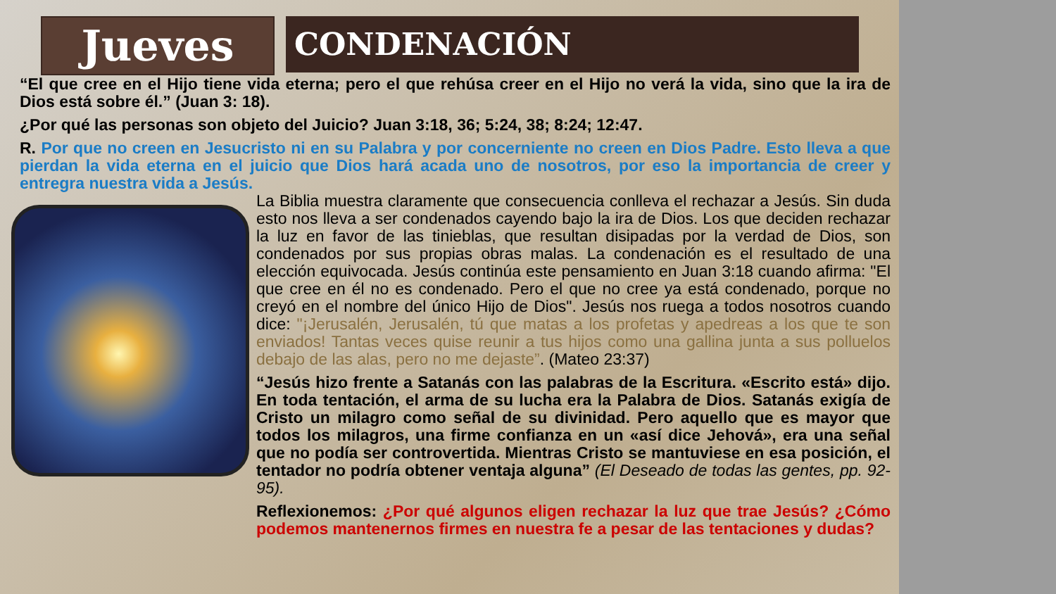Jueves
CONDENACIÓN
“El que cree en el Hijo tiene vida eterna; pero el que rehúsa creer en el Hijo no verá la vida, sino que la ira de Dios está sobre él.” (Juan 3: 18).
¿Por qué las personas son objeto del Juicio? Juan 3:18, 36; 5:24, 38; 8:24; 12:47.
R. Por que no creen en Jesucristo ni en su Palabra y por concerniente no creen en Dios Padre. Esto lleva a que pierdan la vida eterna en el juicio que Dios hará acada uno de nosotros, por eso la importancia de creer y entregra nuestra vida a Jesús.
La Biblia muestra claramente que consecuencia conlleva el rechazar a Jesús. Sin duda esto nos lleva a ser condenados cayendo bajo la ira de Dios. Los que deciden rechazar la luz en favor de las tinieblas, que resultan disipadas por la verdad de Dios, son condenados por sus propias obras malas. La condenación es el resultado de una elección equivocada. Jesús continúa este pensamiento en Juan 3:18 cuando afirma: "El que cree en él no es condenado. Pero el que no cree ya está condenado, porque no creyó en el nombre del único Hijo de Dios". Jesús nos ruega a todos nosotros cuando dice: "¡Jerusalén, Jerusalén, tú que matas a los profetas y apedreas a los que te son enviados! Tantas veces quise reunir a tus hijos como una gallina junta a sus polluelos debajo de las alas, pero no me dejaste”. (Mateo 23:37)
“Jesús hizo frente a Satanás con las palabras de la Escritura. «Escrito está» dijo. En toda tentación, el arma de su lucha era la Palabra de Dios. Satanás exigía de Cristo un milagro como señal de su divinidad. Pero aquello que es mayor que todos los milagros, una firme confianza en un «así dice Jehová», era una señal que no podía ser controvertida. Mientras Cristo se mantuviese en esa posición, el tentador no podría obtener ventaja alguna” (El Deseado de todas las gentes, pp. 92-95).
Reflexionemos: ¿Por qué algunos eligen rechazar la luz que trae Jesús? ¿Cómo podemos mantenernos firmes en nuestra fe a pesar de las tentaciones y dudas?